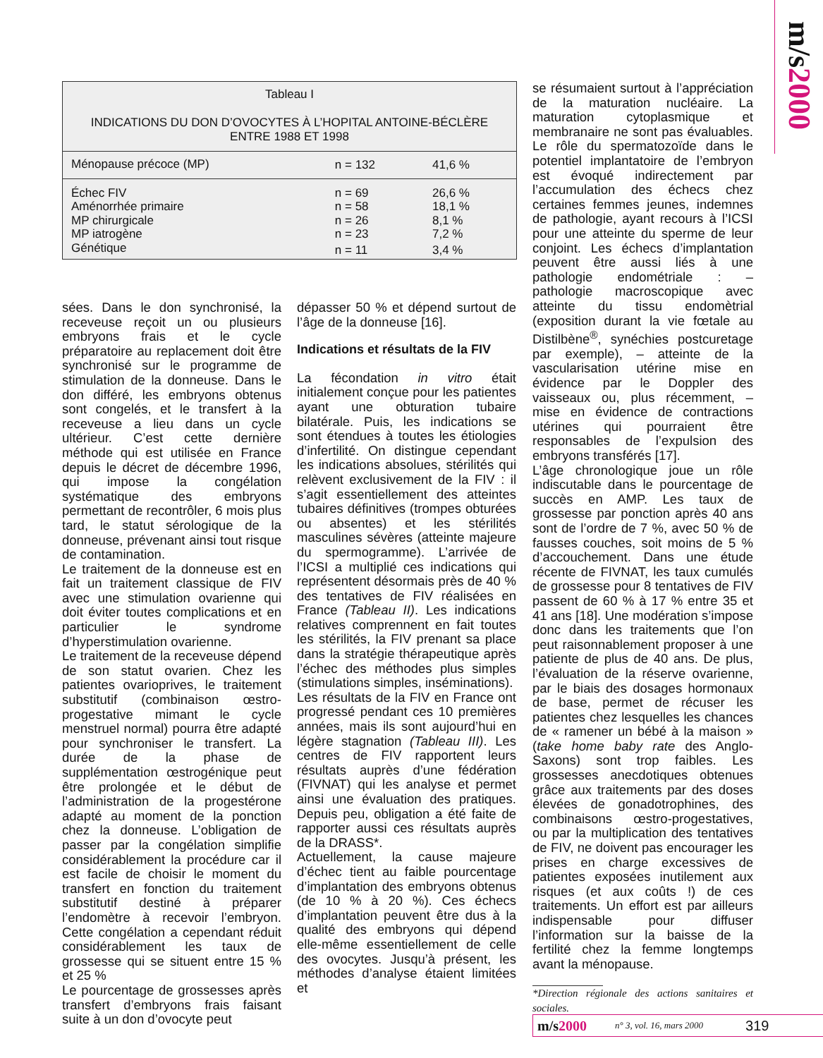m/s2000
Tableau I
INDICATIONS DU DON D’OVOCYTES À L’HOPITAL ANTOINE-BÉCLÈRE
ENTRE 1988 ET 1998
| Ménopause précoce (MP) | n = 132 | 41,6 % |
| Échec FIV | n = 69 | 26,6 % |
| Aménorrhée primaire | n = 58 | 18,1 % |
| MP chirurgicale | n = 26 | 8,1 % |
| MP iatrogène | n = 23 | 7,2 % |
| Génétique | n = 11 | 3,4 % |
sées. Dans le don synchronisé, la receveuse reçoit un ou plusieurs embryons frais et le cycle préparatoire au replacement doit être synchronisé sur le programme de stimulation de la donneuse. Dans le don différé, les embryons obtenus sont congelés, et le transfert à la receveuse a lieu dans un cycle ultérieur. C’est cette dernière méthode qui est utilisée en France depuis le décret de décembre 1996, qui impose la congélation systématique des embryons permettant de recontrôler, 6 mois plus tard, le statut sérologique de la donneuse, prévenant ainsi tout risque de contamination.
Le traitement de la donneuse est en fait un traitement classique de FIV avec une stimulation ovarienne qui doit éviter toutes complications et en particulier le syndrome d’hyperstimulation ovarienne.
Le traitement de la receveuse dépend de son statut ovarien. Chez les patientes ovarioprives, le traitement substitutif (combinaison œstro-progestative mimant le cycle menstruel normal) pourra être adapté pour synchroniser le transfert. La durée de la phase de supplémentation œstrogénique peut être prolongée et le début de l’administration de la progestérone adapté au moment de la ponction chez la donneuse. L’obligation de passer par la congélation simplifie considérablement la procédure car il est facile de choisir le moment du transfert en fonction du traitement substitutif destiné à préparer l’endomètre à recevoir l’embryon. Cette congélation a cependant réduit considérablement les taux de grossesse qui se situent entre 15 % et 25 %
Le pourcentage de grossesses après transfert d’embryons frais faisant suite à un don d’ovocyte peut
dépasser 50 % et dépend surtout de l’âge de la donneuse [16].
Indications et résultats de la FIV
La fécondation in vitro était initialement conçue pour les patientes ayant une obturation tubaire bilatérale. Puis, les indications se sont étendues à toutes les étiologies d’infertilité. On distingue cependant les indications absolues, stérilités qui relèvent exclusivement de la FIV : il s’agit essentiellement des atteintes tubaires définitives (trompes obturées ou absentes) et les stérilités masculines sévères (atteinte majeure du spermogramme). L’arrivée de l’ICSI a multiplié ces indications qui représentent désormais près de 40 % des tentatives de FIV réalisées en France (Tableau II). Les indications relatives comprennent en fait toutes les stérilités, la FIV prenant sa place dans la stratégie thérapeutique après l’échec des méthodes plus simples (stimulations simples, inséminations).
Les résultats de la FIV en France ont progressé pendant ces 10 premières années, mais ils sont aujourd’hui en légère stagnation (Tableau III). Les centres de FIV rapportent leurs résultats auprès d’une fédération (FIVNAT) qui les analyse et permet ainsi une évaluation des pratiques. Depuis peu, obligation a été faite de rapporter aussi ces résultats auprès de la DRASS*.
Actuellement, la cause majeure d’échec tient au faible pourcentage d’implantation des embryons obtenus (de 10 % à 20 %). Ces échecs d’implantation peuvent être dus à la qualité des embryons qui dépend elle-même essentiellement de celle des ovocytes. Jusqu’à présent, les méthodes d’analyse étaient limitées et
se résumaient surtout à l’appréciation de la maturation nucléaire. La maturation cytoplasmique et membranaire ne sont pas évaluables. Le rôle du spermatozoïde dans le potentiel implantatoire de l’embryon est évoqué indirectement par l’accumulation des échecs chez certaines femmes jeunes, indemnes de pathologie, ayant recours à l’ICSI pour une atteinte du sperme de leur conjoint. Les échecs d’implantation peuvent être aussi liés à une pathologie endométriale : – pathologie macroscopique avec atteinte du tissu endomètrial (exposition durant la vie fœtale au Distilbène<sup>®</sup>, synéchies postcuretage par exemple), – atteinte de la vascularisation utérine mise en évidence par le Doppler des vaisseaux ou, plus récemment, – mise en évidence de contractions utérines qui pourraient être responsables de l’expulsion des embryons transférés [17].
L’âge chronologique joue un rôle indiscutable dans le pourcentage de succès en AMP. Les taux de grossesse par ponction après 40 ans sont de l’ordre de 7 %, avec 50 % de fausses couches, soit moins de 5 % d’accouchement. Dans une étude récente de FIVNAT, les taux cumulés de grossesse pour 8 tentatives de FIV passent de 60 % à 17 % entre 35 et 41 ans [18]. Une modération s’impose donc dans les traitements que l’on peut raisonnablement proposer à une patiente de plus de 40 ans. De plus, l’évaluation de la réserve ovarienne, par le biais des dosages hormonaux de base, permet de récuser les patientes chez lesquelles les chances de « ramener un bébé à la maison » (take home baby rate des Anglo-Saxons) sont trop faibles. Les grossesses anecdotiques obtenues grâce aux traitements par des doses élevées de gonadotrophines, des combinaisons œstro-progestatives, ou par la multiplication des tentatives de FIV, ne doivent pas encourager les prises en charge excessives de patientes exposées inutilement aux risques (et aux coûts !) de ces traitements. Un effort est par ailleurs indispensable pour diffuser l’information sur la baisse de la fertilité chez la femme longtemps avant la ménopause.
*Direction régionale des actions sanitaires et sociales.
m/s2000 n° 3, vol. 16, mars 2000 319